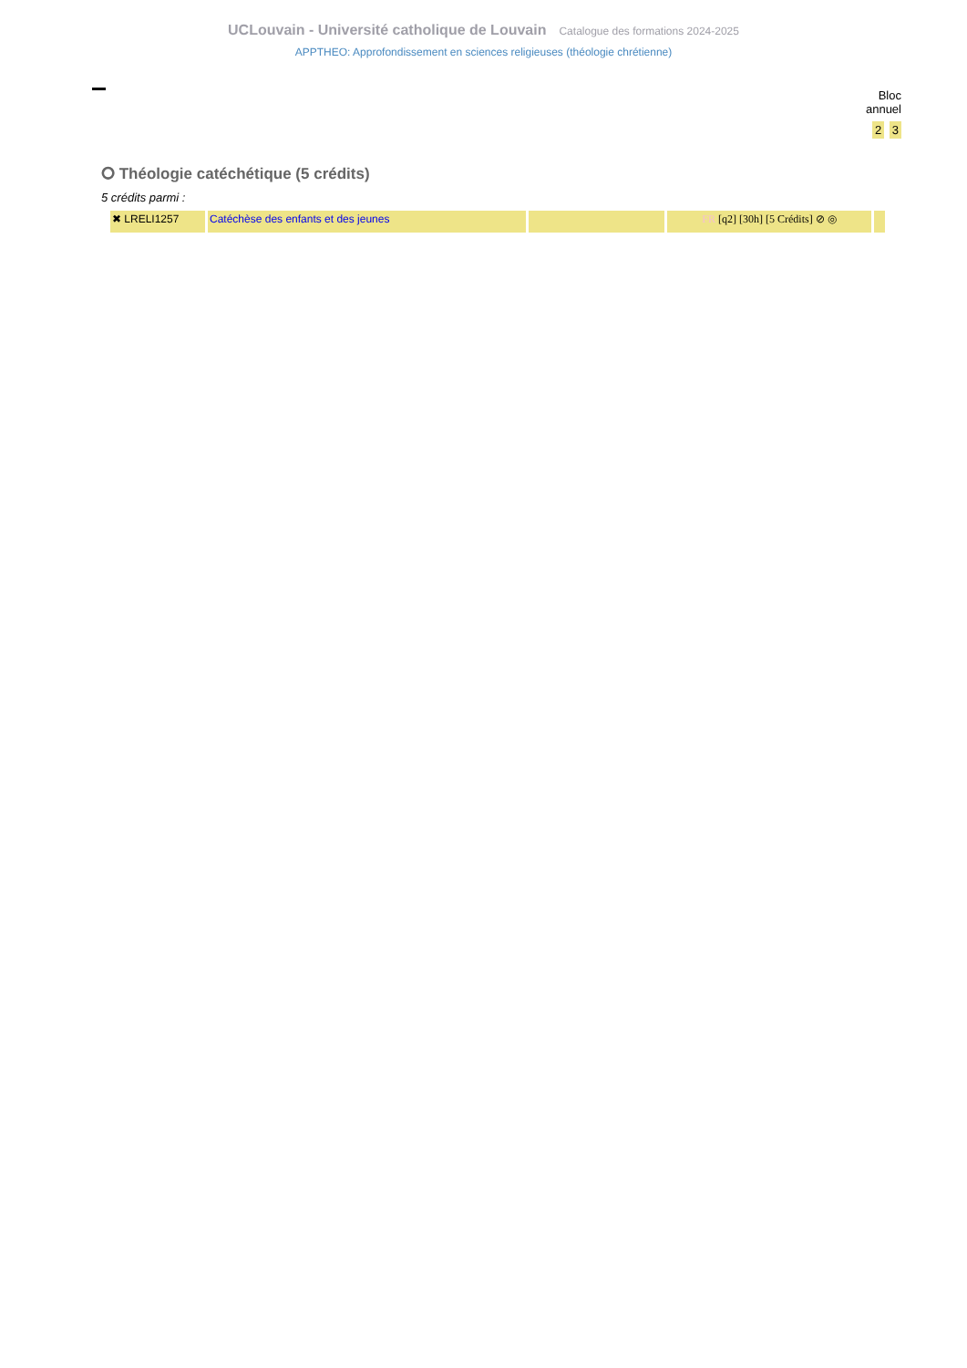UCLouvain - Université catholique de Louvain Catalogue des formations 2024-2025
APPTHEO: Approfondissement en sciences religieuses (théologie chrétienne)
Bloc
annuel
2 3
⭘ Théologie catéchétique (5 crédits)
5 crédits parmi :
| ✖ LRELI1257 | Catéchèse des enfants et des jeunes | | FR [q2] [30h] [5 Crédits] ⊘ ◎ | |